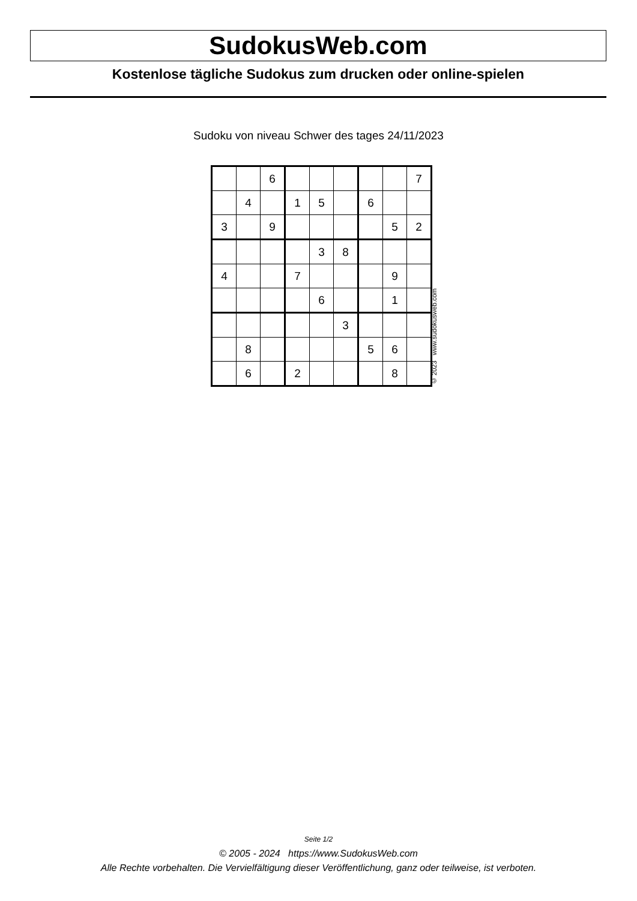SudokusWeb.com
Kostenlose tägliche Sudokus zum drucken oder online-spielen
Sudoku von niveau Schwer des tages 24/11/2023
| | | 6 | | | | | | 7 |
| | 4 | | 1 | 5 | | 6 | | |
| 3 | | 9 | | | | | 5 | 2 |
| | | | | 3 | 8 | | | |
| 4 | | | 7 | | | | 9 | |
| | | | | 6 | | | 1 | |
| | | | | | 3 | | | |
| | 8 | | | | | 5 | 6 | |
| | 6 | | 2 | | | | 8 | |
© 2023 www.sudokusweb.com
Seite 1/2
© 2005 - 2024 https://www.SudokusWeb.com
Alle Rechte vorbehalten. Die Vervielfältigung dieser Veröffentlichung, ganz oder teilweise, ist verboten.